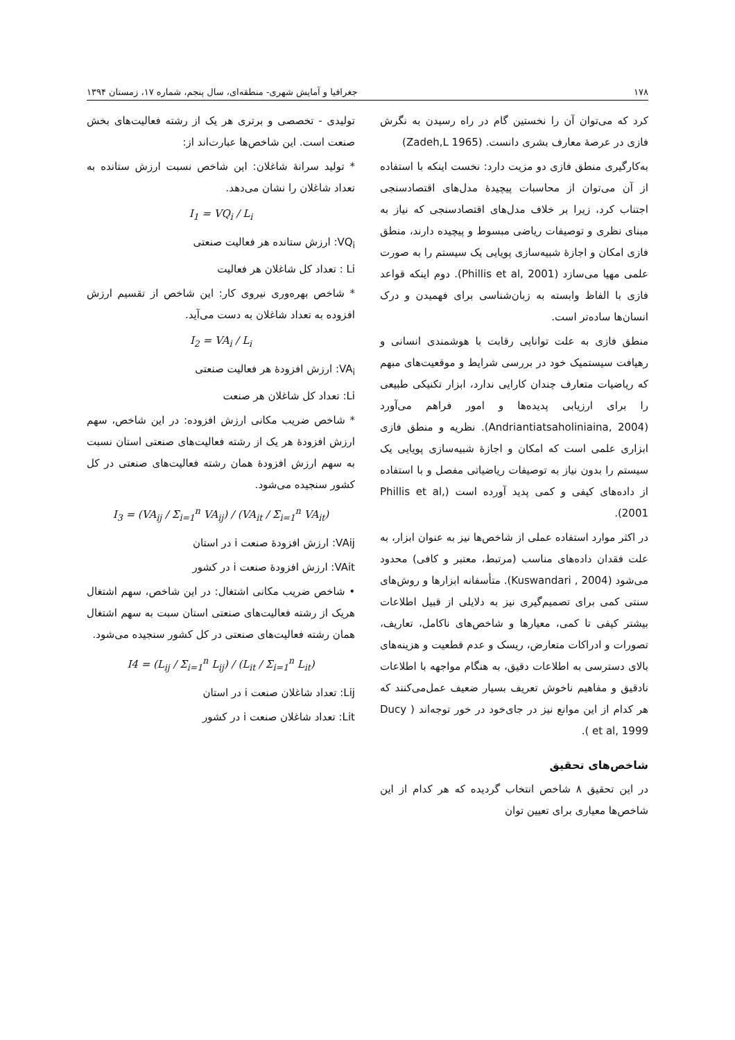۱۷۸ جغرافیا و آمایش شهری- منطقه‌ای، سال پنجم، شماره ۱۷، زمستان ۱۳۹۴
کرد که می‌توان آن را نخستین گام در راه رسیدن به نگرش فازی در عرصهٔ معارف بشری دانست. (Zadeh,L 1965)
به‌کارگیری منطق فازی دو مزیت دارد: نخست اینکه با استفاده از آن می‌توان از محاسبات پیچیدهٔ مدل‌های اقتصادسنجی اجتناب کرد، زیرا بر خلاف مدل‌های اقتصادسنجی که نیاز به مبنای نظری و توصیفات ریاضی مبسوط و پیچیده دارند، منطق فازی امکان و اجازهٔ شبیه‌سازی پویایی یک سیستم را به صورت علمی مهیا می‌سازد (Phillis et al, 2001). دوم اینکه قواعد فازی با الفاظ وابسته به زبان‌شناسی برای فهمیدن و درک انسان‌ها ساده‌تر است.
منطق فازی به علت توانایی رقابت با هوشمندی انسانی و رهیافت سیستمیک خود در بررسی شرایط و موقعیت‌های مبهم که ریاضیات متعارف چندان کارایی ندارد، ابزار تکنیکی طبیعی را برای ارزیابی پدیده‌ها و امور فراهم می‌آورد (Andriantiatsaholiniaina, 2004). نظریه و منطق فازی ابزاری علمی است که امکان و اجازهٔ شبیه‌سازی پویایی یک سیستم را بدون نیاز به توصیفات ریاضیاتی مفصل و با استفاده از داده‌های کیفی و کمی پدید آورده است (Phillis et al, 2001).
در اکثر موارد استفاده عملی از شاخص‌ها نیز به عنوان ابزار، به علت فقدان داده‌های مناسب (مرتبط، معتبر و کافی) محدود می‌شود (Kuswandari , 2004). متأسفانه ابزارها و روش‌های سنتی کمی برای تصمیم‌گیری نیز به دلایلی از قبیل اطلاعات بیشتر کیفی تا کمی، معیارها و شاخص‌های ناکامل، تعاریف، تصورات و ادراکات متعارض، ریسک و عدم قطعیت و هزینه‌های بالای دسترسی به اطلاعات دقیق، به هنگام مواجهه با اطلاعات نادقیق و مفاهیم ناخوش تعریف بسیار ضعیف عمل‌می‌کنند که هر کدام از این موانع نیز در جای‌خود در خور توجه‌اند ( Ducy et al, 1999 ).
شاخص‌های تحقیق
در این تحقیق ۸ شاخص انتخاب گردیده که هر کدام از این شاخص‌ها معیاری برای تعیین توان
تولیدی - تخصصی و برتری هر یک از رشته فعالیت‌های بخش صنعت است. این شاخص‌ها عبارت‌اند از:
* تولید سرانهٔ شاغلان: این شاخص نسبت ارزش ستانده به تعداد شاغلان را نشان می‌دهد.
I<sub>1</sub> = VQ<sub>i</sub> / L<sub>i</sub>
VQ<sub>i</sub>: ارزش ستانده هر فعالیت صنعتی
Li : تعداد کل شاغلان هر فعالیت
* شاخص بهره‌وری نیروی کار: این شاخص از تقسیم ارزش افزوده به تعداد شاغلان به دست می‌آید.
I<sub>2</sub> = VA<sub>i</sub> / L<sub>i</sub>
VA<sub>i</sub>: ارزش افزودهٔ هر فعالیت صنعتی
Li: تعداد کل شاغلان هر صنعت
* شاخص ضریب مکانی ارزش افزوده: در این شاخص، سهم ارزش افزودهٔ هر یک از رشته فعالیت‌های صنعتی استان نسبت به سهم ارزش افزودهٔ همان رشته فعالیت‌های صنعتی در کل کشور سنجیده می‌شود.
I<sub>3</sub> = (VA<sub>ij</sub> / Σ<sub>i=1</sub><sup>n</sup> VA<sub>ij</sub>) / (VA<sub>it</sub> / Σ<sub>i=1</sub><sup>n</sup> VA<sub>it</sub>)
VAij: ارزش افزودهٔ صنعت i در استان
VAit: ارزش افزودهٔ صنعت i در کشور
• شاخص ضریب مکانی اشتغال: در این شاخص، سهم اشتغال هریک از رشته فعالیت‌های صنعتی استان سبت به سهم اشتغال همان رشته فعالیت‌های صنعتی در کل کشور سنجیده می‌شود.
I4 = (L<sub>ij</sub> / Σ<sub>i=1</sub><sup>n</sup> L<sub>ij</sub>) / (L<sub>it</sub> / Σ<sub>i=1</sub><sup>n</sup> L<sub>it</sub>)
Lij: تعداد شاغلان صنعت i در استان
Lit: تعداد شاغلان صنعت i در کشور